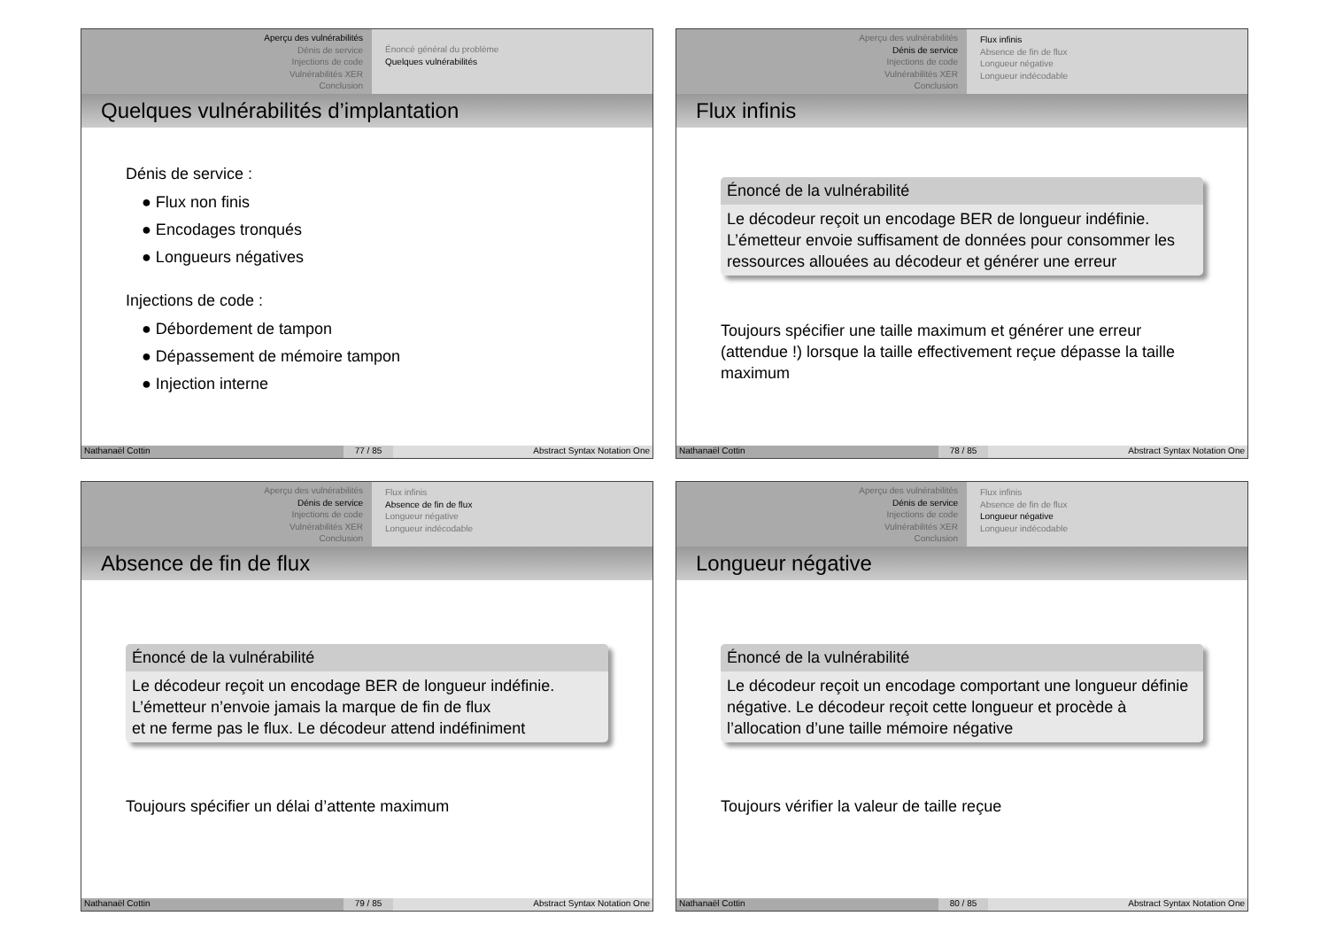Aperçu des vulnérabilités
Dénis de service
Injections de code
Vulnérabilités XER
Conclusion
Énoncé général du problème
Quelques vulnérabilités
Quelques vulnérabilités d’implantation
Dénis de service :
● Flux non finis
● Encodages tronqués
● Longueurs négatives
Injections de code :
● Débordement de tampon
● Dépassement de mémoire tampon
● Injection interne
Nathanaël Cottin 77 / 85 Abstract Syntax Notation One
Aperçu des vulnérabilités
Dénis de service
Injections de code
Vulnérabilités XER
Conclusion
Flux infinis
Absence de fin de flux
Longueur négative
Longueur indécodable
Flux infinis
Énoncé de la vulnérabilité
Le décodeur reçoit un encodage BER de longueur indéfinie. L’émetteur envoie suffisament de données pour consommer les ressources allouées au décodeur et générer une erreur
Toujours spécifier une taille maximum et générer une erreur (attendue !) lorsque la taille effectivement reçue dépasse la taille maximum
Nathanaël Cottin 78 / 85 Abstract Syntax Notation One
Aperçu des vulnérabilités
Dénis de service
Injections de code
Vulnérabilités XER
Conclusion
Flux infinis
Absence de fin de flux
Longueur négative
Longueur indécodable
Absence de fin de flux
Énoncé de la vulnérabilité
Le décodeur reçoit un encodage BER de longueur indéfinie.
L’émetteur n’envoie jamais la marque de fin de flux
et ne ferme pas le flux. Le décodeur attend indéfiniment
Toujours spécifier un délai d’attente maximum
Nathanaël Cottin 79 / 85 Abstract Syntax Notation One
Aperçu des vulnérabilités
Dénis de service
Injections de code
Vulnérabilités XER
Conclusion
Flux infinis
Absence de fin de flux
Longueur négative
Longueur indécodable
Longueur négative
Énoncé de la vulnérabilité
Le décodeur reçoit un encodage comportant une longueur définie négative. Le décodeur reçoit cette longueur et procède à l’allocation d’une taille mémoire négative
Toujours vérifier la valeur de taille reçue
Nathanaël Cottin 80 / 85 Abstract Syntax Notation One